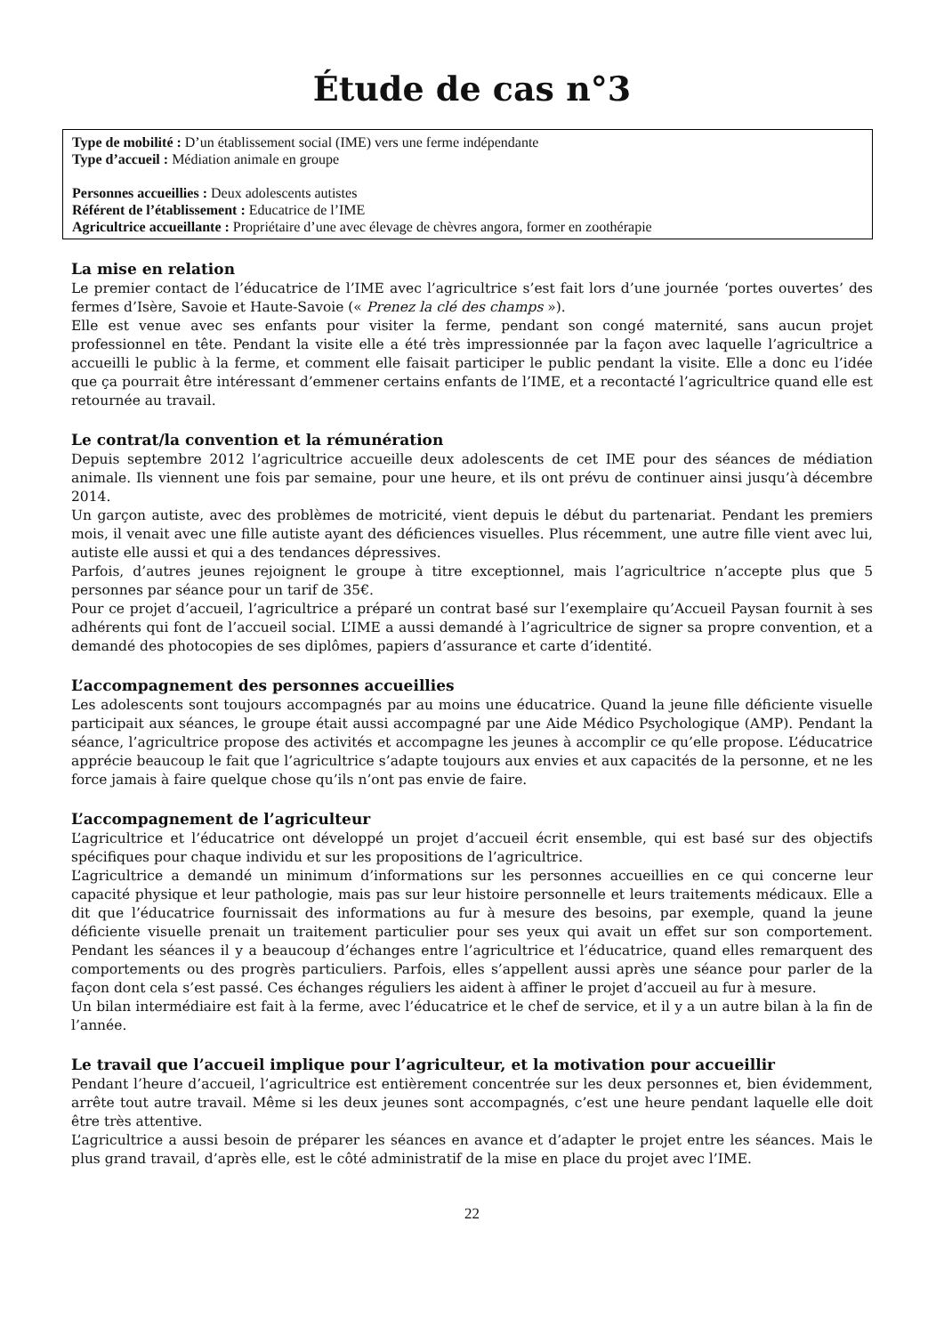Étude de cas n°3
Type de mobilité : D’un établissement social (IME) vers une ferme indépendante
Type d’accueil : Médiation animale en groupe
Personnes accueillies : Deux adolescents autistes
Référent de l’établissement : Educatrice de l’IME
Agricultrice accueillante : Propriétaire d’une avec élevage de chèvres angora, former en zoothérapie
La mise en relation
Le premier contact de l’éducatrice de l’IME avec l’agricultrice s’est fait lors d’une journée ‘portes ouvertes’ des fermes d’Isère, Savoie et Haute-Savoie (« Prenez la clé des champs »).
Elle est venue avec ses enfants pour visiter la ferme, pendant son congé maternité, sans aucun projet professionnel en tête. Pendant la visite elle a été très impressionnée par la façon avec laquelle l’agricultrice a accueilli le public à la ferme, et comment elle faisait participer le public pendant la visite. Elle a donc eu l’idée que ça pourrait être intéressant d’emmener certains enfants de l’IME, et a recontacté l’agricultrice quand elle est retournée au travail.
Le contrat/la convention et la rémunération
Depuis septembre 2012 l’agricultrice accueille deux adolescents de cet IME pour des séances de médiation animale. Ils viennent une fois par semaine, pour une heure, et ils ont prévu de continuer ainsi jusqu’à décembre 2014.
Un garçon autiste, avec des problèmes de motricité, vient depuis le début du partenariat. Pendant les premiers mois, il venait avec une fille autiste ayant des déficiences visuelles. Plus récemment, une autre fille vient avec lui, autiste elle aussi et qui a des tendances dépressives.
Parfois, d’autres jeunes rejoignent le groupe à titre exceptionnel, mais l’agricultrice n’accepte plus que 5 personnes par séance pour un tarif de 35€.
Pour ce projet d’accueil, l’agricultrice a préparé un contrat basé sur l’exemplaire qu’Accueil Paysan fournit à ses adhérents qui font de l’accueil social. L’IME a aussi demandé à l’agricultrice de signer sa propre convention, et a demandé des photocopies de ses diplômes, papiers d’assurance et carte d’identité.
L’accompagnement des personnes accueillies
Les adolescents sont toujours accompagnés par au moins une éducatrice. Quand la jeune fille déficiente visuelle participait aux séances, le groupe était aussi accompagné par une Aide Médico Psychologique (AMP). Pendant la séance, l’agricultrice propose des activités et accompagne les jeunes à accomplir ce qu’elle propose. L’éducatrice apprécie beaucoup le fait que l’agricultrice s’adapte toujours aux envies et aux capacités de la personne, et ne les force jamais à faire quelque chose qu’ils n’ont pas envie de faire.
L’accompagnement de l’agriculteur
L’agricultrice et l’éducatrice ont développé un projet d’accueil écrit ensemble, qui est basé sur des objectifs spécifiques pour chaque individu et sur les propositions de l’agricultrice.
L’agricultrice a demandé un minimum d’informations sur les personnes accueillies en ce qui concerne leur capacité physique et leur pathologie, mais pas sur leur histoire personnelle et leurs traitements médicaux. Elle a dit que l’éducatrice fournissait des informations au fur à mesure des besoins, par exemple, quand la jeune déficiente visuelle prenait un traitement particulier pour ses yeux qui avait un effet sur son comportement. Pendant les séances il y a beaucoup d’échanges entre l’agricultrice et l’éducatrice, quand elles remarquent des comportements ou des progrès particuliers. Parfois, elles s’appellent aussi après une séance pour parler de la façon dont cela s’est passé. Ces échanges réguliers les aident à affiner le projet d’accueil au fur à mesure.
Un bilan intermédiaire est fait à la ferme, avec l’éducatrice et le chef de service, et il y a un autre bilan à la fin de l’année.
Le travail que l’accueil implique pour l’agriculteur, et la motivation pour accueillir
Pendant l’heure d’accueil, l’agricultrice est entièrement concentrée sur les deux personnes et, bien évidemment, arrête tout autre travail. Même si les deux jeunes sont accompagnés, c’est une heure pendant laquelle elle doit être très attentive.
L’agricultrice a aussi besoin de préparer les séances en avance et d’adapter le projet entre les séances. Mais le plus grand travail, d’après elle, est le côté administratif de la mise en place du projet avec l’IME.
22